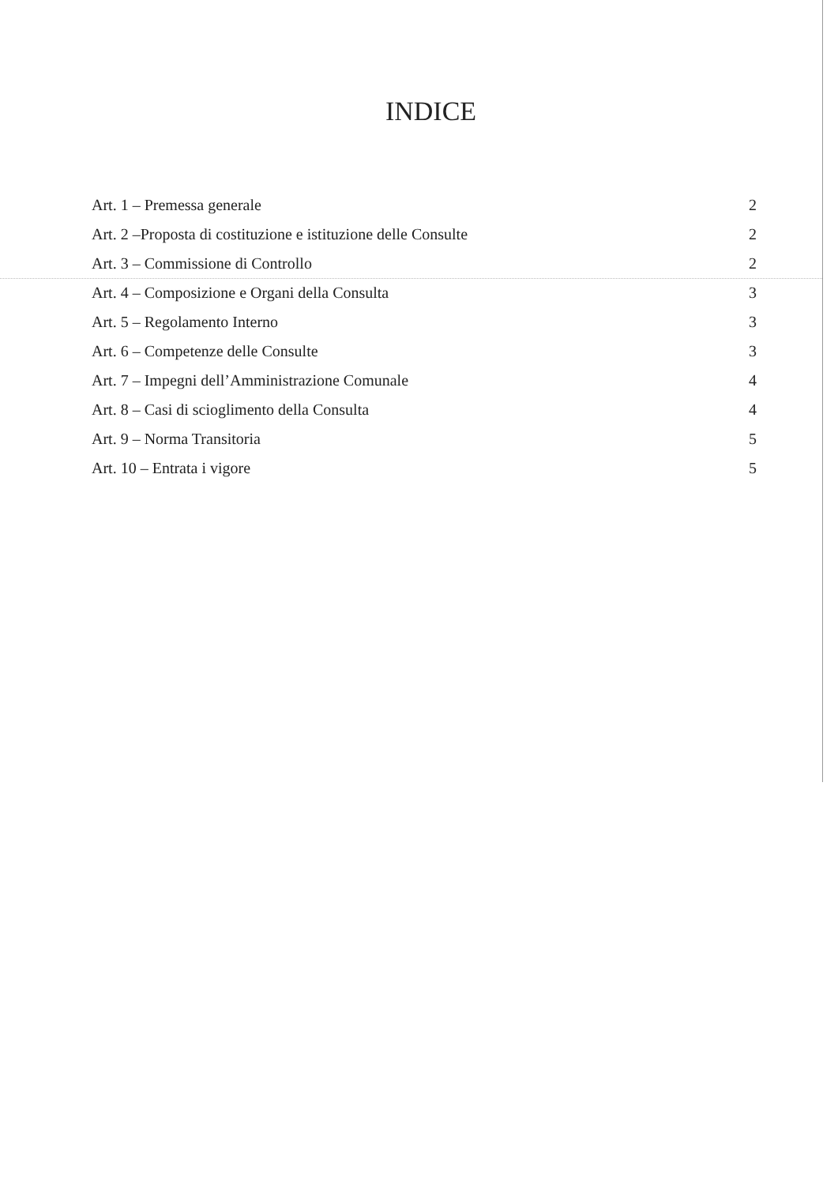INDICE
Art. 1 – Premessa generale 2
Art. 2 –Proposta di costituzione e istituzione delle Consulte 2
Art. 3 – Commissione di Controllo 2
Art. 4 – Composizione e Organi della Consulta 3
Art. 5 – Regolamento Interno 3
Art. 6 – Competenze delle Consulte 3
Art. 7 – Impegni dell’Amministrazione Comunale 4
Art. 8 – Casi di scioglimento della Consulta 4
Art. 9 – Norma Transitoria 5
Art. 10 – Entrata i vigore 5